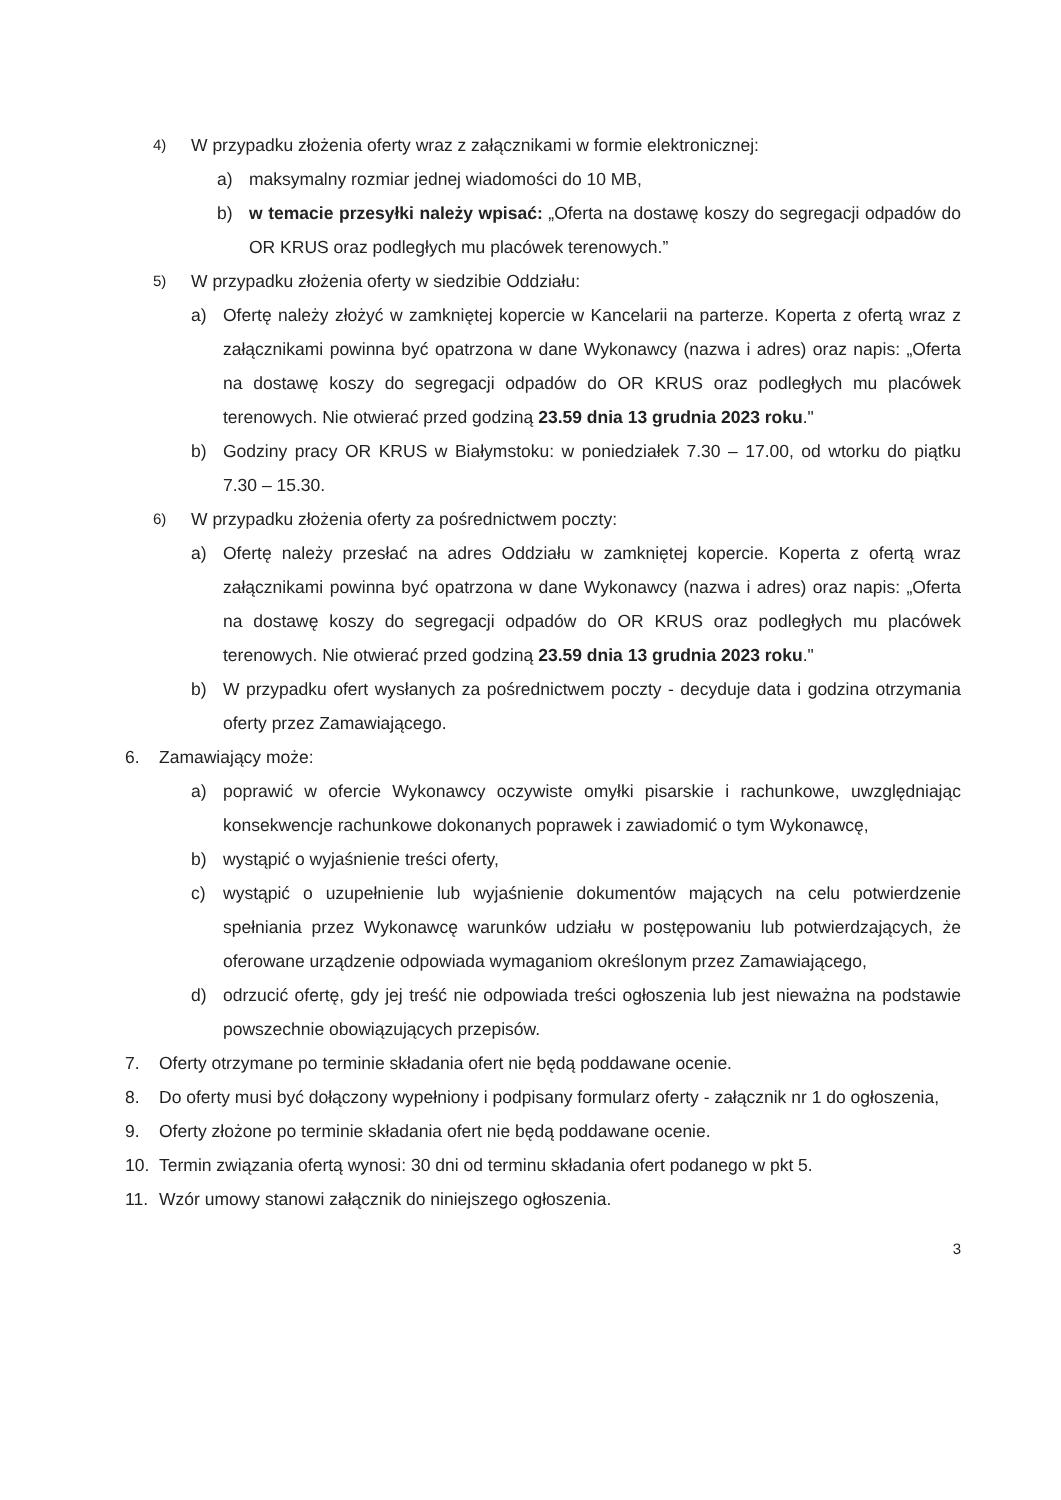4) W przypadku złożenia oferty wraz z załącznikami w formie elektronicznej:
a) maksymalny rozmiar jednej wiadomości do 10 MB,
b) w temacie przesyłki należy wpisać: „Oferta na dostawę koszy do segregacji odpadów do OR KRUS oraz podległych mu placówek terenowych.”
5) W przypadku złożenia oferty w siedzibie Oddziału:
a) Ofertę należy złożyć w zamkniętej kopercie w Kancelarii na parterze. Koperta z ofertą wraz z załącznikami powinna być opatrzona w dane Wykonawcy (nazwa i adres) oraz napis: „Oferta na dostawę koszy do segregacji odpadów do OR KRUS oraz podległych mu placówek terenowych. Nie otwierać przed godziną 23.59 dnia 13 grudnia 2023 roku."
b) Godziny pracy OR KRUS w Białymstoku: w poniedziałek 7.30 – 17.00, od wtorku do piątku 7.30 – 15.30.
6) W przypadku złożenia oferty za pośrednictwem poczty:
a) Ofertę należy przesłać na adres Oddziału w zamkniętej kopercie. Koperta z ofertą wraz załącznikami powinna być opatrzona w dane Wykonawcy (nazwa i adres) oraz napis: „Oferta na dostawę koszy do segregacji odpadów do OR KRUS oraz podległych mu placówek terenowych. Nie otwierać przed godziną 23.59 dnia 13 grudnia 2023 roku."
b) W przypadku ofert wysłanych za pośrednictwem poczty - decyduje data i godzina otrzymania oferty przez Zamawiającego.
6. Zamawiający może:
a) poprawić w ofercie Wykonawcy oczywiste omyłki pisarskie i rachunkowe, uwzględniając konsekwencje rachunkowe dokonanych poprawek i zawiadomić o tym Wykonawcę,
b) wystąpić o wyjaśnienie treści oferty,
c) wystąpić o uzupełnienie lub wyjaśnienie dokumentów mających na celu potwierdzenie spełniania przez Wykonawcę warunków udziału w postępowaniu lub potwierdzających, że oferowane urządzenie odpowiada wymaganiom określonym przez Zamawiającego,
d) odrzucić ofertę, gdy jej treść nie odpowiada treści ogłoszenia lub jest nieważna na podstawie powszechnie obowiązujących przepisów.
7. Oferty otrzymane po terminie składania ofert nie będą poddawane ocenie.
8. Do oferty musi być dołączony wypełniony i podpisany formularz oferty - załącznik nr 1 do ogłoszenia,
9. Oferty złożone po terminie składania ofert nie będą poddawane ocenie.
10. Termin związania ofertą wynosi: 30 dni od terminu składania ofert podanego w pkt 5.
11. Wzór umowy stanowi załącznik do niniejszego ogłoszenia.
3